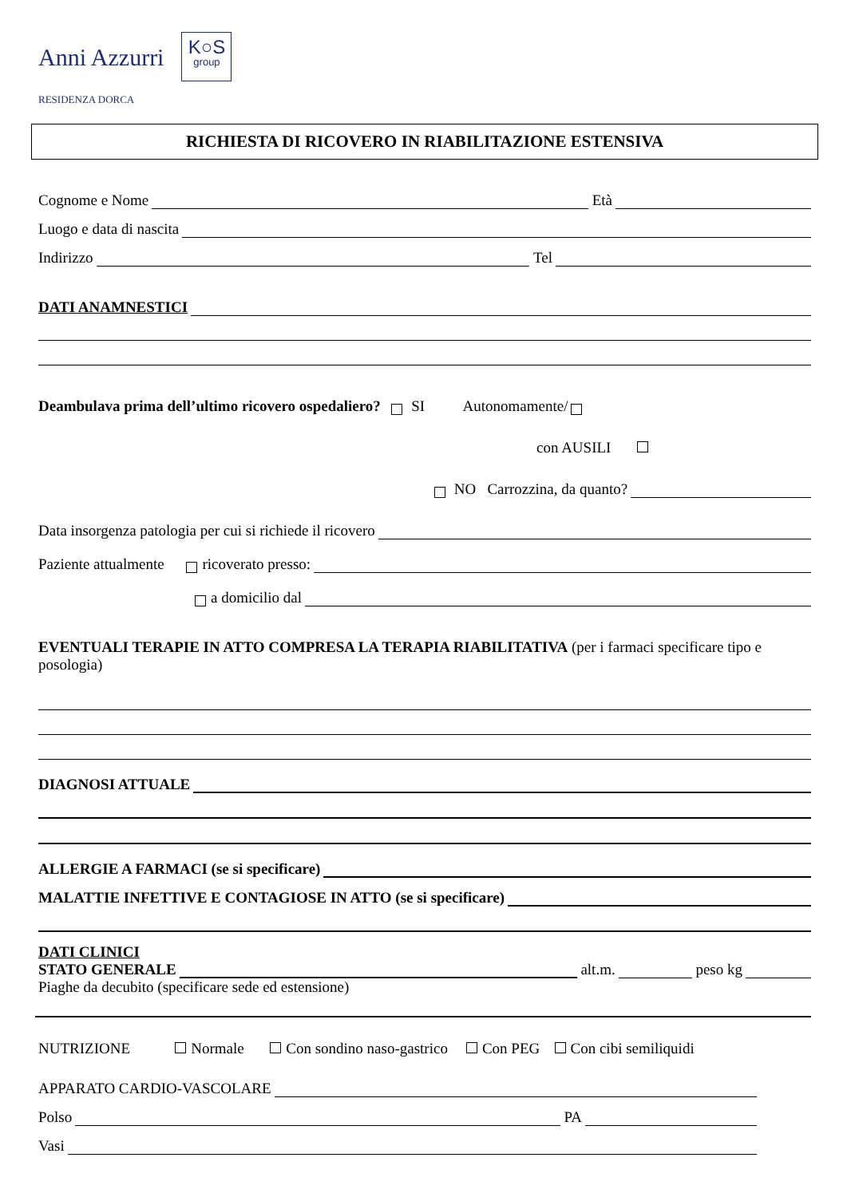Anni Azzurri
RESIDENZA DORCA
K○S
group
RICHIESTA DI RICOVERO IN RIABILITAZIONE ESTENSIVA
Cognome e Nome Età
Luogo e data di nascita
Indirizzo Tel
DATI ANAMNESTICI
Deambulava prima dell’ultimo ricovero ospedaliero? SI Autonomamente/
con AUSILI
NO Carrozzina, da quanto?
Data insorgenza patologia per cui si richiede il ricovero
Paziente attualmente ricoverato presso:
a domicilio dal
EVENTUALI TERAPIE IN ATTO COMPRESA LA TERAPIA RIABILITATIVA (per i farmaci specificare tipo e posologia)
DIAGNOSI ATTUALE
ALLERGIE A FARMACI (se si specificare)
MALATTIE INFETTIVE E CONTAGIOSE IN ATTO (se si specificare)
DATI CLINICI
STATO GENERALE alt.m. peso kg
Piaghe da decubito (specificare sede ed estensione)
NUTRIZIONE Normale Con sondino naso-gastrico Con PEG Con cibi semiliquidi
APPARATO CARDIO-VASCOLARE
Polso PA
Vasi